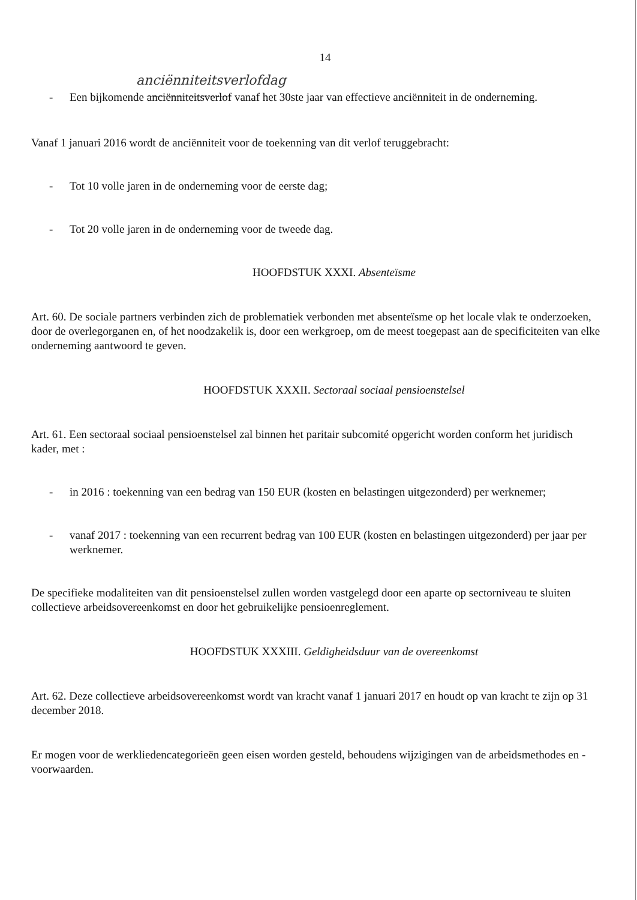14
anciënniteitsverlofdag
- Een bijkomende anciënniteitsverlof vanaf het 30ste jaar van effectieve anciënniteit in de onderneming.
Vanaf 1 januari 2016 wordt de anciënniteit voor de toekenning van dit verlof teruggebracht:
- Tot 10 volle jaren in de onderneming voor de eerste dag;
- Tot 20 volle jaren in de onderneming voor de tweede dag.
HOOFDSTUK XXXI. Absenteïsme
Art. 60. De sociale partners verbinden zich de problematiek verbonden met absenteïsme op het locale vlak te onderzoeken, door de overlegorganen en, of het noodzakelik is, door een werkgroep, om de meest toegepast aan de specificiteiten van elke onderneming aantwoord te geven.
HOOFDSTUK XXXII. Sectoraal sociaal pensioenstelsel
Art. 61. Een sectoraal sociaal pensioenstelsel zal binnen het paritair subcomité opgericht worden conform het juridisch kader, met :
- in 2016 : toekenning van een bedrag van 150 EUR (kosten en belastingen uitgezonderd) per werknemer;
- vanaf 2017 : toekenning van een recurrent bedrag van 100 EUR (kosten en belastingen uitgezonderd) per jaar per werknemer.
De specifieke modaliteiten van dit pensioenstelsel zullen worden vastgelegd door een aparte op sectorniveau te sluiten collectieve arbeidsovereenkomst en door het gebruikelijke pensioenreglement.
HOOFDSTUK XXXIII. Geldigheidsduur van de overeenkomst
Art. 62. Deze collectieve arbeidsovereenkomst wordt van kracht vanaf 1 januari 2017 en houdt op van kracht te zijn op 31 december 2018.
Er mogen voor de werkliedencategorieën geen eisen worden gesteld, behoudens wijzigingen van de arbeidsmethodes en -voorwaarden.